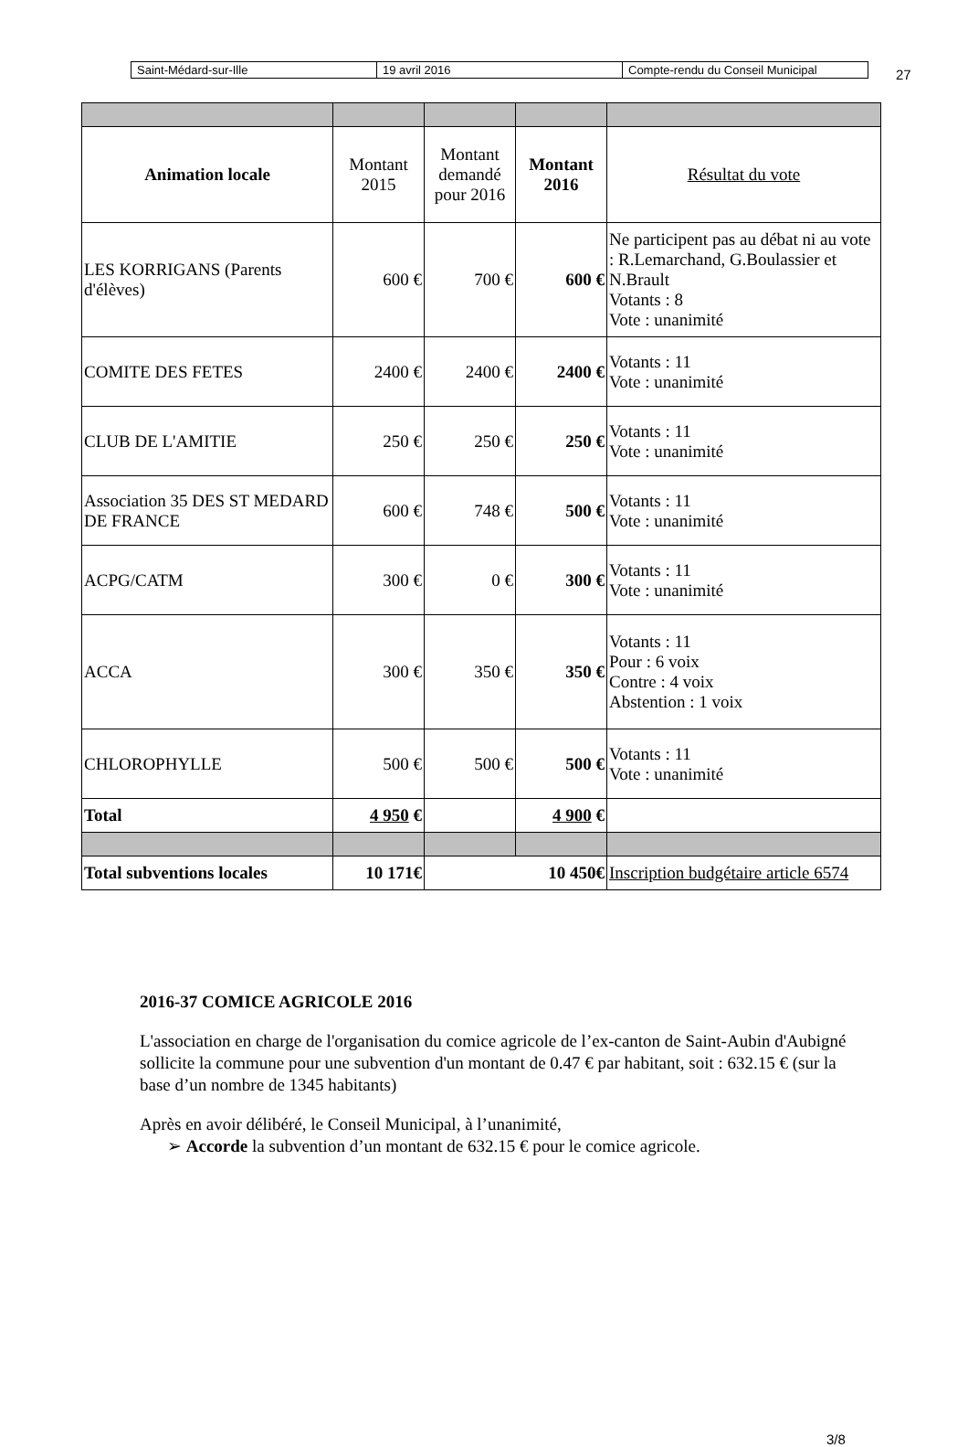| Saint-Médard-sur-Ille | 19 avril 2016 | Compte-rendu du Conseil Municipal |
27
| Animation locale | Montant 2015 | Montant demandé pour 2016 | Montant 2016 | Résultat du vote |
| --- | --- | --- | --- | --- |
| LES KORRIGANS (Parents d'élèves) | 600 € | 700 € | 600 € | Ne participent pas au débat ni au vote : R.Lemarchand, G.Boulassier et N.Brault Votants : 8 Vote : unanimité |
| COMITE DES FETES | 2400 € | 2400 € | 2400 € | Votants : 11 Vote : unanimité |
| CLUB DE L'AMITIE | 250 € | 250 € | 250 € | Votants : 11 Vote : unanimité |
| Association 35 DES ST MEDARD DE FRANCE | 600 € | 748 € | 500 € | Votants : 11 Vote : unanimité |
| ACPG/CATM | 300 € | 0 € | 300 € | Votants : 11 Vote : unanimité |
| ACCA | 300 € | 350 € | 350 € | Votants : 11 Pour : 6 voix Contre : 4 voix Abstention : 1 voix |
| CHLOROPHYLLE | 500 € | 500 € | 500 € | Votants : 11 Vote : unanimité |
| Total | 4 950 € | | 4 900 € | |
| Total subventions locales | 10 171€ | 10 450€ | | Inscription budgétaire article 6574 |
2016-37 COMICE AGRICOLE 2016
L'association en charge de l'organisation du comice agricole de l’ex-canton de Saint-Aubin d'Aubigné sollicite la commune pour une subvention d'un montant de 0.47 € par habitant, soit : 632.15 € (sur la base d’un nombre de 1345 habitants)
Après en avoir délibéré, le Conseil Municipal, à l’unanimité,
➢ Accorde la subvention d’un montant de 632.15 € pour le comice agricole.
3/8